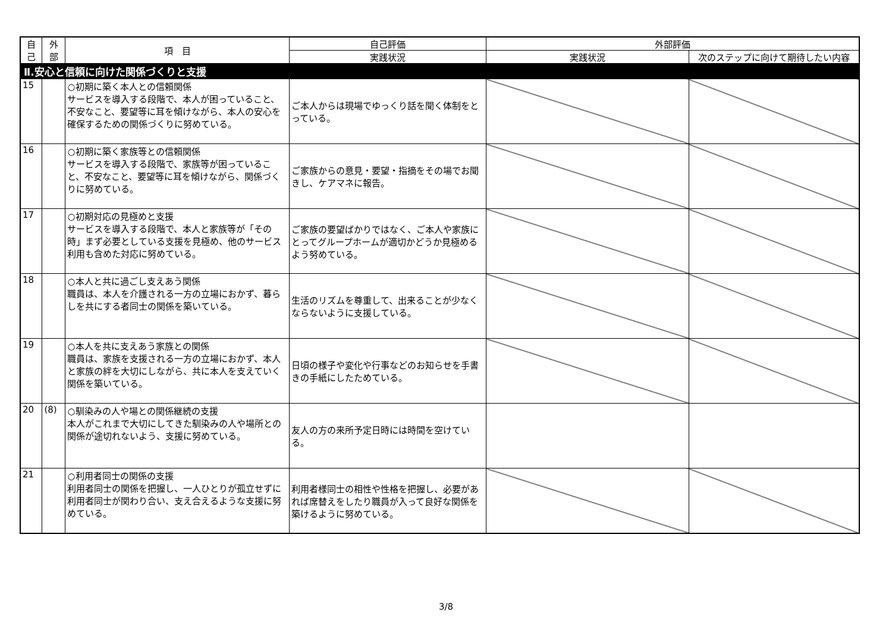| 自 己 | 外 部 | 項 目 | 自己評価 | 外部評価 | |
| --- | --- | --- | --- | --- | --- |
| | | | 実践状況 | 実践状況 | 次のステップに向けて期待したい内容 |
| Ⅱ.安心と信頼に向けた関係づくりと支援 | | | | | |
| 15 | | ○初期に築く本人との信頼関係 サービスを導入する段階で、本人が困っていること、不安なこと、要望等に耳を傾けながら、本人の安心を確保するための関係づくりに努めている。 | ご本人からは現場でゆっくり話を聞く体制をとっている。 | | |
| 16 | | ○初期に築く家族等との信頼関係 サービスを導入する段階で、家族等が困っていること、不安なこと、要望等に耳を傾けながら、関係づくりに努めている。 | ご家族からの意見・要望・指摘をその場でお聞きし、ケアマネに報告。 | | |
| 17 | | ○初期対応の見極めと支援 サービスを導入する段階で、本人と家族等が「その時」まず必要としている支援を見極め、他のサービス利用も含めた対応に努めている。 | ご家族の要望ばかりではなく、ご本人や家族にとってグループホームが適切かどうか見極めるよう努めている。 | | |
| 18 | | ○本人と共に過ごし支えあう関係 職員は、本人を介護される一方の立場におかず、暮らしを共にする者同士の関係を築いている。 | 生活のリズムを尊重して、出来ることが少なくならないように支援している。 | | |
| 19 | | ○本人を共に支えあう家族との関係 職員は、家族を支援される一方の立場におかず、本人と家族の絆を大切にしながら、共に本人を支えていく関係を築いている。 | 日頃の様子や変化や行事などのお知らせを手書きの手紙にしたためている。 | | |
| 20 | (8) | ○馴染みの人や場との関係継続の支援 本人がこれまで大切にしてきた馴染みの人や場所との関係が途切れないよう、支援に努めている。 | 友人の方の来所予定日時には時間を空けている。 | | |
| 21 | | ○利用者同士の関係の支援 利用者同士の関係を把握し、一人ひとりが孤立せずに利用者同士が関わり合い、支え合えるような支援に努めている。 | 利用者様同士の相性や性格を把握し、必要があれば席替えをしたり職員が入って良好な関係を築けるように努めている。 | | |
3/8